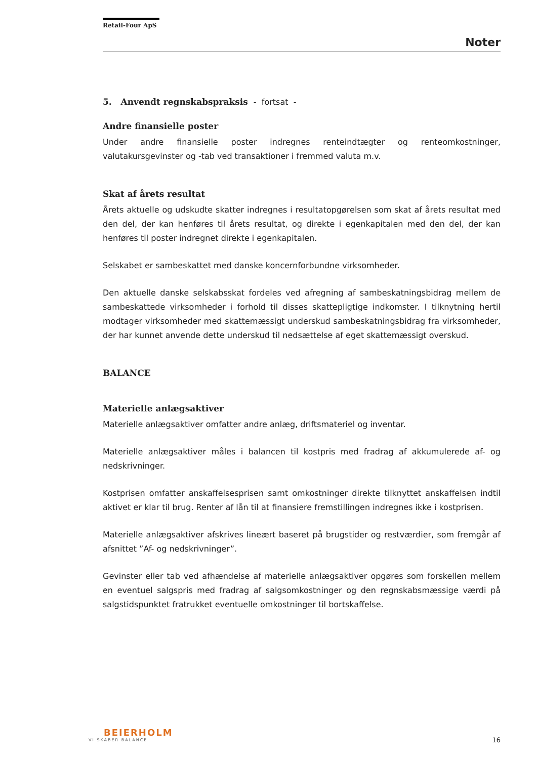Retail-Four ApS
Noter
5. Anvendt regnskabspraksis - fortsat -
Andre finansielle poster
Under andre finansielle poster indregnes renteindtægter og renteomkostninger, valutakursgevinster og -tab ved transaktioner i fremmed valuta m.v.
Skat af årets resultat
Årets aktuelle og udskudte skatter indregnes i resultatopgørelsen som skat af årets resultat med den del, der kan henføres til årets resultat, og direkte i egenkapitalen med den del, der kan henføres til poster indregnet direkte i egenkapitalen.
Selskabet er sambeskattet med danske koncernforbundne virksomheder.
Den aktuelle danske selskabsskat fordeles ved afregning af sambeskatningsbidrag mellem de sambeskattede virksomheder i forhold til disses skattepligtige indkomster. I tilknytning hertil modtager virksomheder med skattemæssigt underskud sambeskatningsbidrag fra virksomheder, der har kunnet anvende dette underskud til nedsættelse af eget skattemæssigt overskud.
BALANCE
Materielle anlægsaktiver
Materielle anlægsaktiver omfatter andre anlæg, driftsmateriel og inventar.
Materielle anlægsaktiver måles i balancen til kostpris med fradrag af akkumulerede af- og nedskrivninger.
Kostprisen omfatter anskaffelsesprisen samt omkostninger direkte tilknyttet anskaffelsen indtil aktivet er klar til brug. Renter af lån til at finansiere fremstillingen indregnes ikke i kostprisen.
Materielle anlægsaktiver afskrives lineært baseret på brugstider og restværdier, som fremgår af afsnittet ”Af- og nedskrivninger”.
Gevinster eller tab ved afhændelse af materielle anlægsaktiver opgøres som forskellen mellem en eventuel salgspris med fradrag af salgsomkostninger og den regnskabsmæssige værdi på salgstidspunktet fratrukket eventuelle omkostninger til bortskaffelse.
BEIERHOLM
VI SKABER BALANCE
16